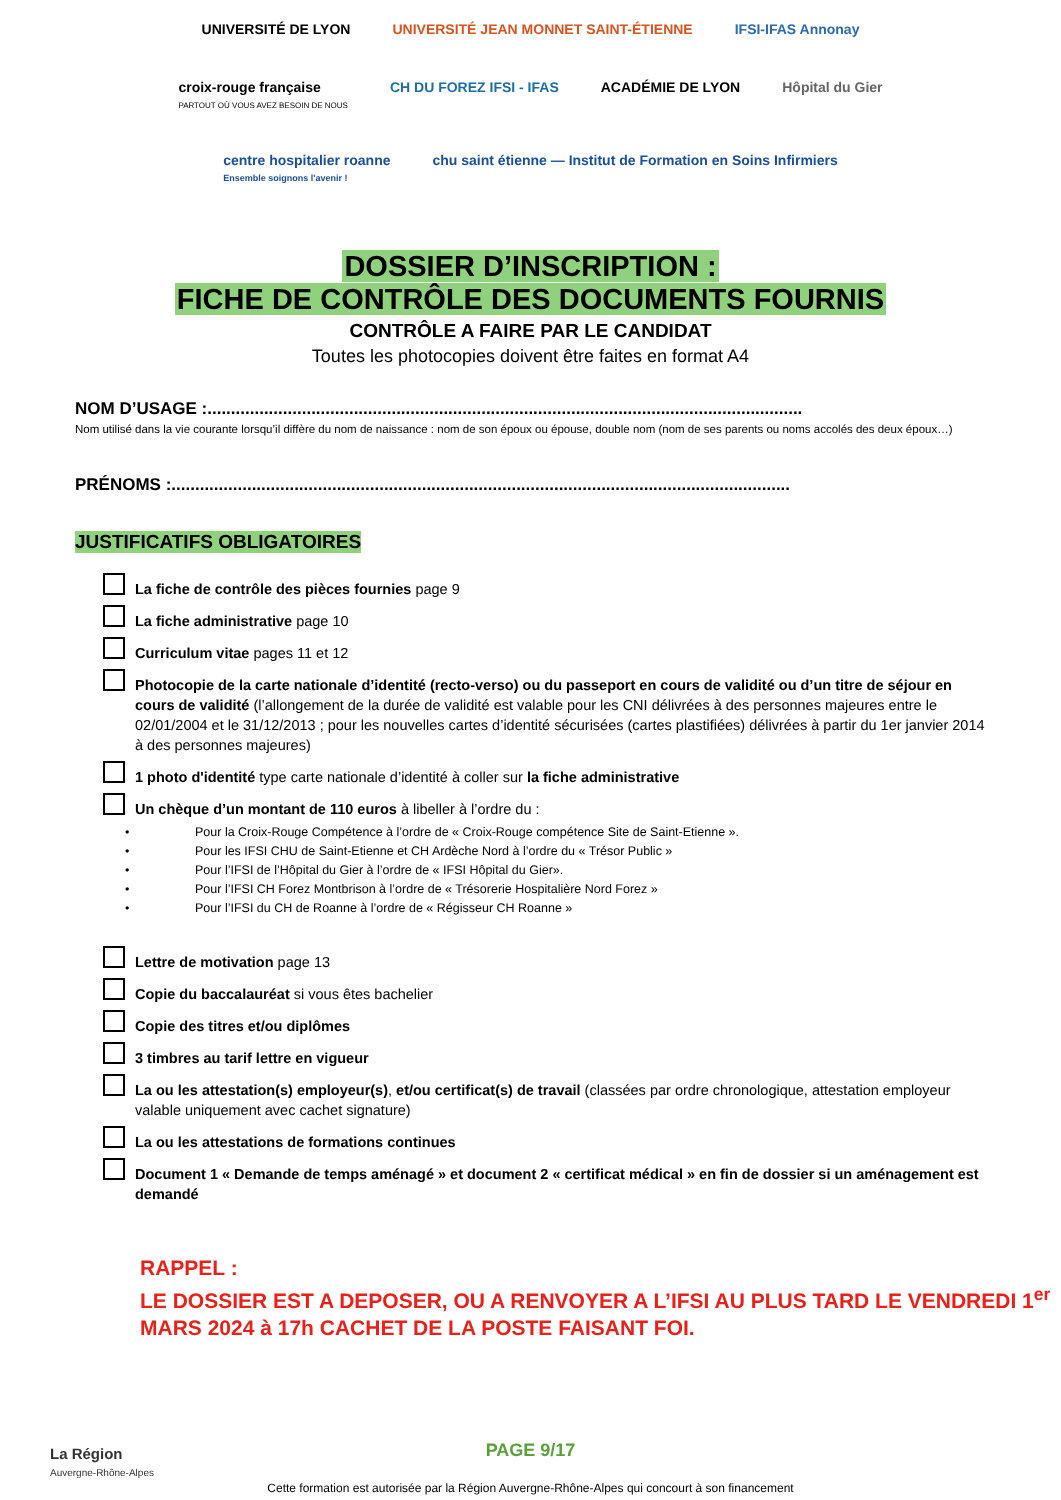UNIVERSITÉ DE LYON
UNIVERSITÉ JEAN MONNET SAINT-ÉTIENNE
IFSI-IFAS Annonay
croix-rouge française
PARTOUT OÙ VOUS AVEZ BESOIN DE NOUS
CH DU FOREZ IFSI - IFAS
ACADÉMIE DE LYON
Hôpital du Gier
centre hospitalier roanne
Ensemble soignons l'avenir !
chu saint étienne — Institut de Formation en Soins Infirmiers
DOSSIER D’INSCRIPTION :
FICHE DE CONTRÔLE DES DOCUMENTS FOURNIS
CONTRÔLE A FAIRE PAR LE CANDIDAT
Toutes les photocopies doivent être faites en format A4
NOM D’USAGE :..............................................................................................................................
Nom utilisé dans la vie courante lorsqu’il diffère du nom de naissance : nom de son époux ou épouse, double nom (nom de ses parents ou noms accolés des deux époux…)
PRÉNOMS :...................................................................................................................................
JUSTIFICATIFS OBLIGATOIRES
La fiche de contrôle des pièces fournies page 9
La fiche administrative page 10
Curriculum vitae pages 11 et 12
Photocopie de la carte nationale d’identité (recto-verso) ou du passeport en cours de validité ou d’un titre de séjour en cours de validité (l’allongement de la durée de validité est valable pour les CNI délivrées à des personnes majeures entre le 02/01/2004 et le 31/12/2013 ; pour les nouvelles cartes d’identité sécurisées (cartes plastifiées) délivrées à partir du 1er janvier 2014 à des personnes majeures)
1 photo d'identité type carte nationale d’identité à coller sur la fiche administrative
Un chèque d’un montant de 110 euros à libeller à l’ordre du :
• Pour la Croix-Rouge Compétence à l’ordre de « Croix-Rouge compétence Site de Saint-Etienne ».
• Pour les IFSI CHU de Saint-Etienne et CH Ardèche Nord à l’ordre du « Trésor Public »
• Pour l’IFSI de l’Hôpital du Gier à l’ordre de « IFSI Hôpital du Gier».
• Pour l’IFSI CH Forez Montbrison à l’ordre de « Trésorerie Hospitalière Nord Forez »
• Pour l’IFSI du CH de Roanne à l’ordre de « Régisseur CH Roanne »
Lettre de motivation page 13
Copie du baccalauréat si vous êtes bachelier
Copie des titres et/ou diplômes
3 timbres au tarif lettre en vigueur
La ou les attestation(s) employeur(s), et/ou certificat(s) de travail (classées par ordre chronologique, attestation employeur valable uniquement avec cachet signature)
La ou les attestations de formations continues
Document 1 « Demande de temps aménagé » et document 2 « certificat médical » en fin de dossier si un aménagement est demandé
RAPPEL :
LE DOSSIER EST A DEPOSER, OU A RENVOYER A L’IFSI AU PLUS TARD LE VENDREDI 1<sup>er</sup> MARS 2024 à 17h CACHET DE LA POSTE FAISANT FOI.
La Région
Auvergne-Rhône-Alpes
PAGE 9/17
Cette formation est autorisée par la Région Auvergne-Rhône-Alpes qui concourt à son financement